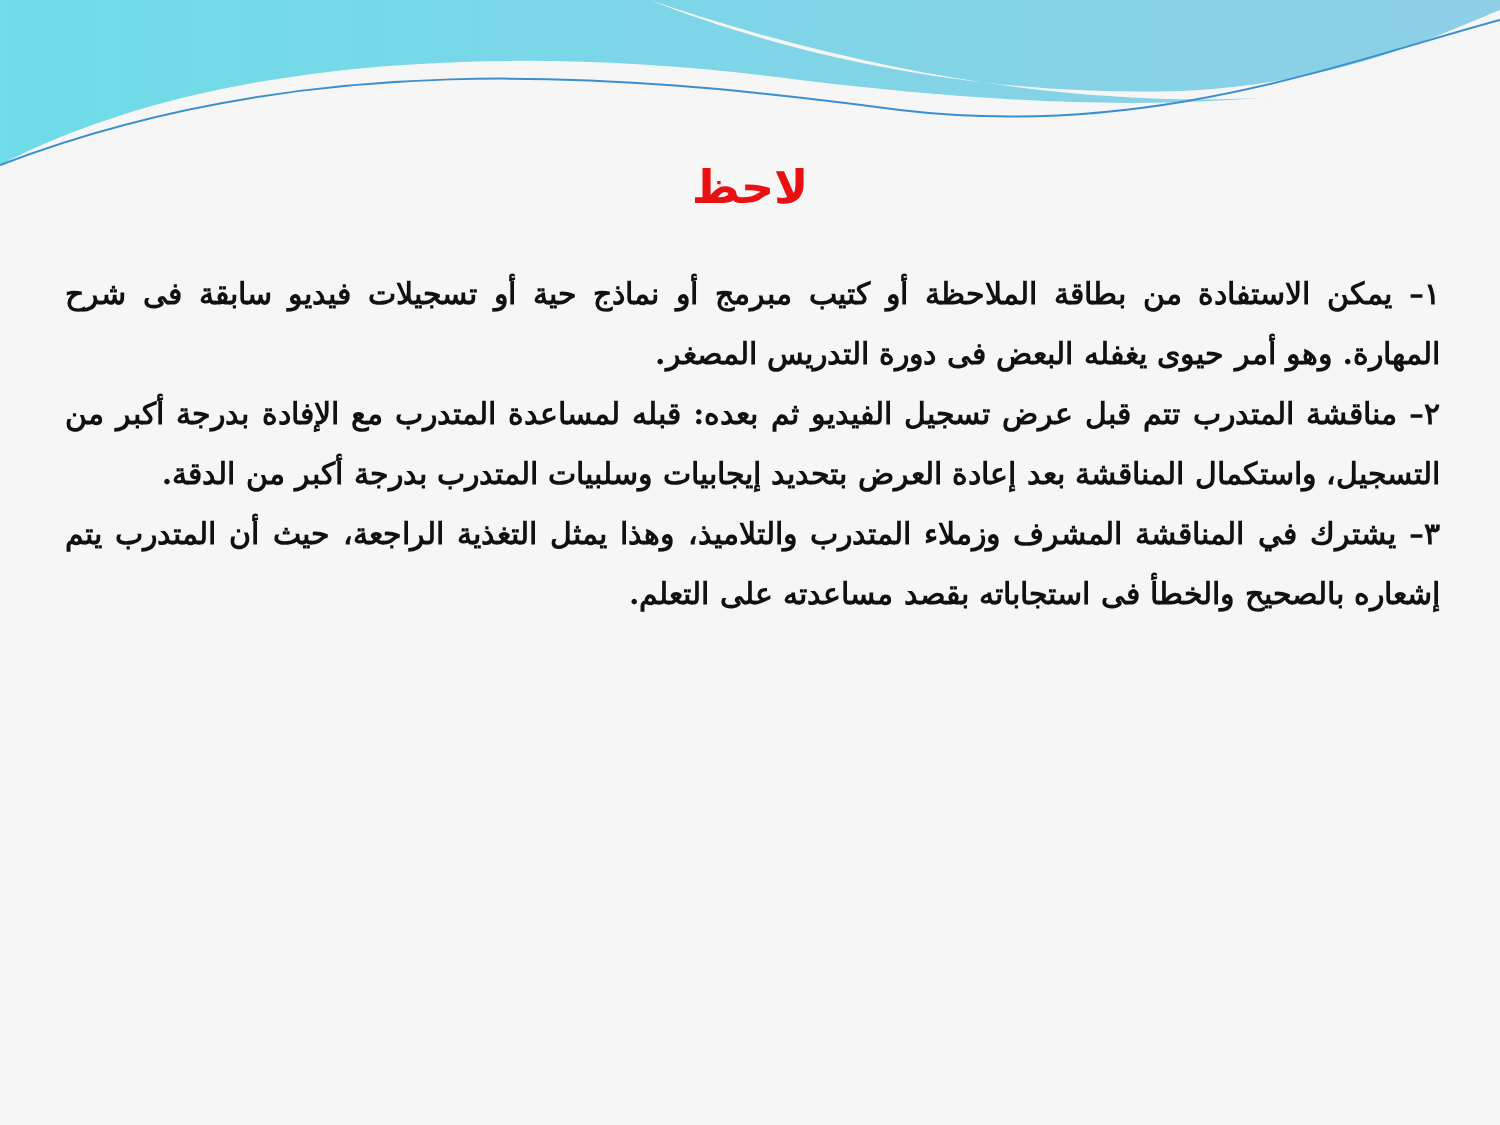لاحظ
١– يمكن الاستفادة من بطاقة الملاحظة أو كتيب مبرمج أو نماذج حية أو تسجيلات فيديو سابقة فى شرح المهارة. وهو أمر حيوى يغفله البعض فى دورة التدريس المصغر.
٢– مناقشة المتدرب تتم قبل عرض تسجيل الفيديو ثم بعده: قبله لمساعدة المتدرب مع الإفادة بدرجة أكبر من التسجيل، واستكمال المناقشة بعد إعادة العرض بتحديد إيجابيات وسلبيات المتدرب بدرجة أكبر من الدقة.
٣– يشترك في المناقشة المشرف وزملاء المتدرب والتلاميذ، وهذا يمثل التغذية الراجعة، حيث أن المتدرب يتم إشعاره بالصحيح والخطأ فى استجاباته بقصد مساعدته على التعلم.